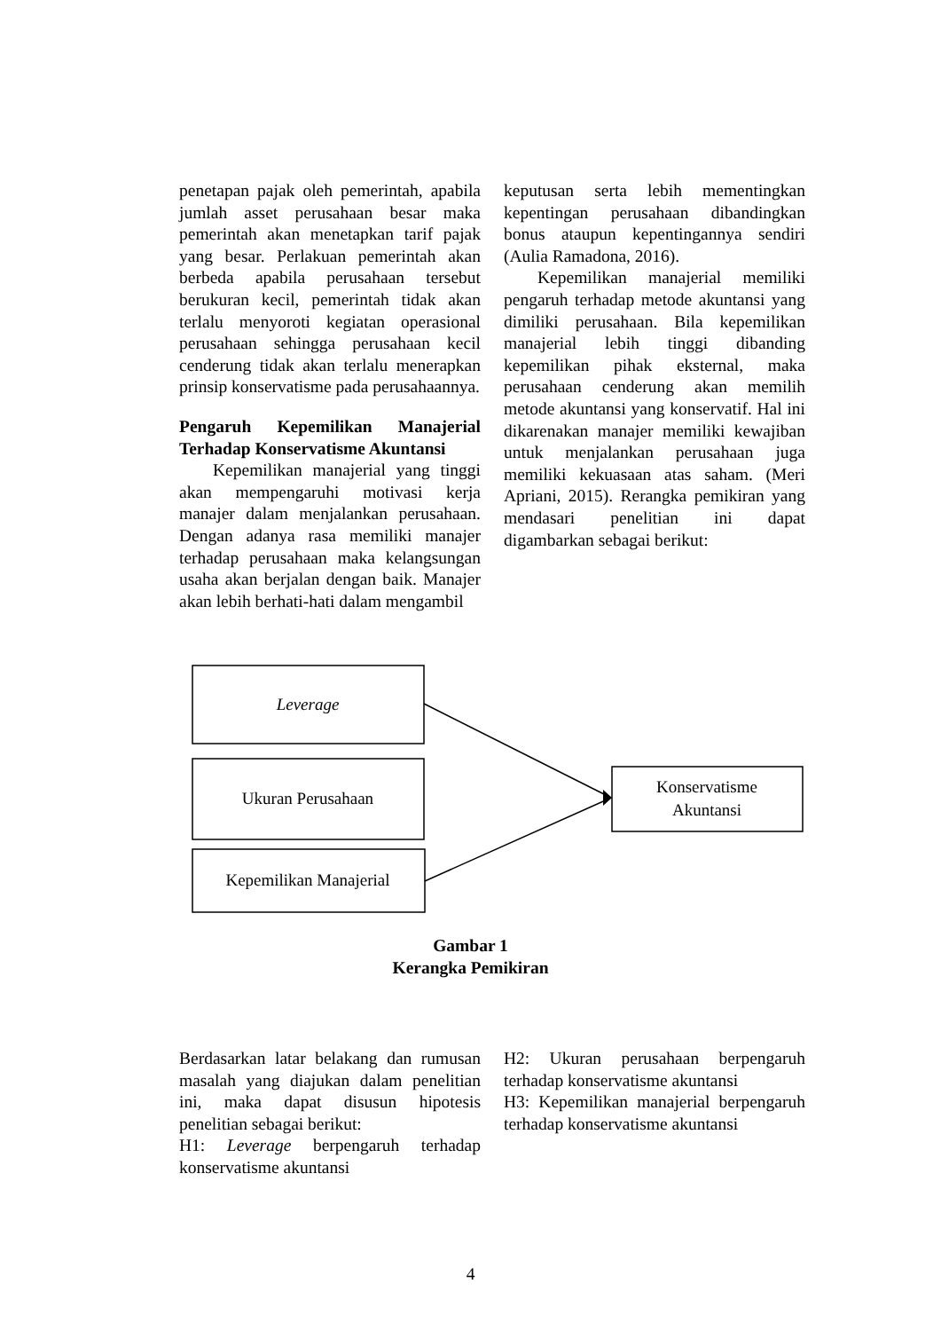penetapan pajak oleh pemerintah, apabila jumlah asset perusahaan besar maka pemerintah akan menetapkan tarif pajak yang besar. Perlakuan pemerintah akan berbeda apabila perusahaan tersebut berukuran kecil, pemerintah tidak akan terlalu menyoroti kegiatan operasional perusahaan sehingga perusahaan kecil cenderung tidak akan terlalu menerapkan prinsip konservatisme pada perusahaannya.
Pengaruh Kepemilikan Manajerial Terhadap Konservatisme Akuntansi
Kepemilikan manajerial yang tinggi akan mempengaruhi motivasi kerja manajer dalam menjalankan perusahaan. Dengan adanya rasa memiliki manajer terhadap perusahaan maka kelangsungan usaha akan berjalan dengan baik. Manajer akan lebih berhati-hati dalam mengambil
keputusan serta lebih mementingkan kepentingan perusahaan dibandingkan bonus ataupun kepentingannya sendiri (Aulia Ramadona, 2016).
Kepemilikan manajerial memiliki pengaruh terhadap metode akuntansi yang dimiliki perusahaan. Bila kepemilikan manajerial lebih tinggi dibanding kepemilikan pihak eksternal, maka perusahaan cenderung akan memilih metode akuntansi yang konservatif. Hal ini dikarenakan manajer memiliki kewajiban untuk menjalankan perusahaan juga memiliki kekuasaan atas saham. (Meri Apriani, 2015). Rerangka pemikiran yang mendasari penelitian ini dapat digambarkan sebagai berikut:
Leverage
Ukuran Perusahaan
Kepemilikan Manajerial
Konservatisme
Akuntansi
Gambar 1
Kerangka Pemikiran
Berdasarkan latar belakang dan rumusan masalah yang diajukan dalam penelitian ini, maka dapat disusun hipotesis penelitian sebagai berikut:
H1: Leverage berpengaruh terhadap konservatisme akuntansi
H2: Ukuran perusahaan berpengaruh terhadap konservatisme akuntansi
H3: Kepemilikan manajerial berpengaruh terhadap konservatisme akuntansi
4